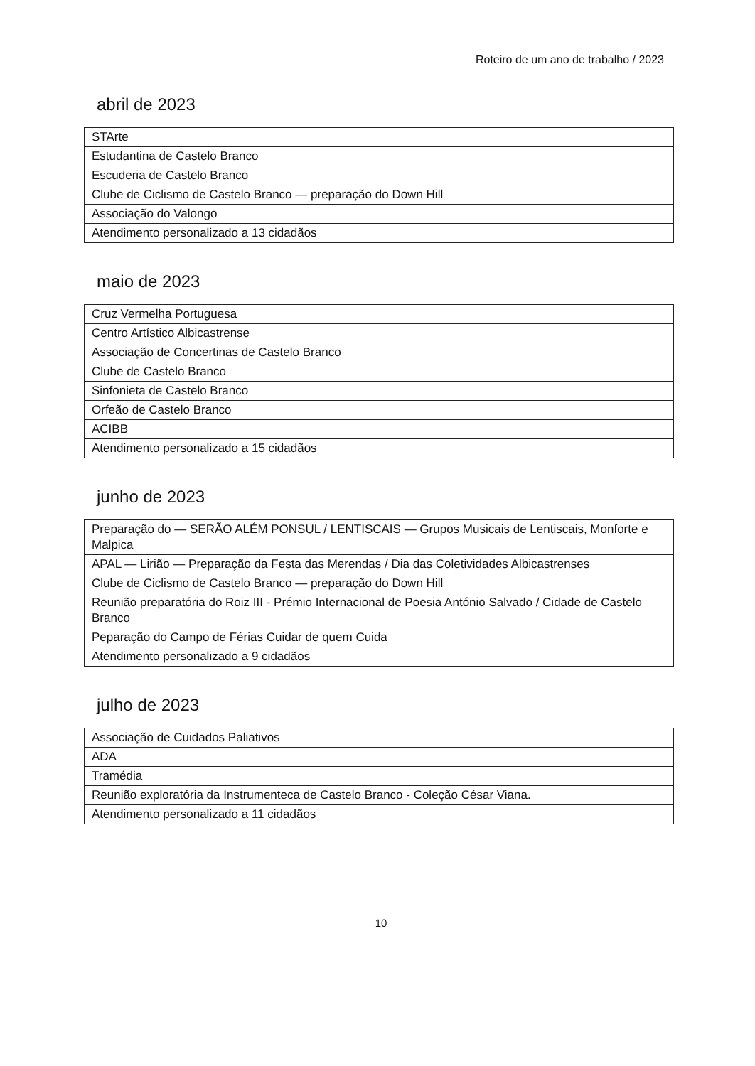Roteiro de um ano de trabalho / 2023
abril de 2023
| STArte |
| Estudantina de Castelo Branco |
| Escuderia de Castelo Branco |
| Clube de Ciclismo de Castelo Branco — preparação do Down Hill |
| Associação do Valongo |
| Atendimento personalizado a 13 cidadãos |
maio de 2023
| Cruz Vermelha Portuguesa |
| Centro Artístico Albicastrense |
| Associação de Concertinas de Castelo Branco |
| Clube de Castelo Branco |
| Sinfonieta de Castelo Branco |
| Orfeão de Castelo Branco |
| ACIBB |
| Atendimento personalizado a 15 cidadãos |
junho de 2023
| Preparação do — SERÃO ALÉM PONSUL / LENTISCAIS — Grupos Musicais de Lentiscais, Monforte e Malpica |
| APAL — Lirião — Preparação da Festa das Merendas / Dia das Coletividades Albicastrenses |
| Clube de Ciclismo de Castelo Branco — preparação do Down Hill |
| Reunião preparatória do Roiz III - Prémio Internacional de Poesia António Salvado / Cidade de Castelo Branco |
| Peparação do Campo de Férias Cuidar de quem Cuida |
| Atendimento personalizado a 9 cidadãos |
julho de 2023
| Associação de Cuidados Paliativos |
| ADA |
| Tramédia |
| Reunião exploratória da Instrumenteca de Castelo Branco - Coleção César Viana. |
| Atendimento personalizado a 11 cidadãos |
10